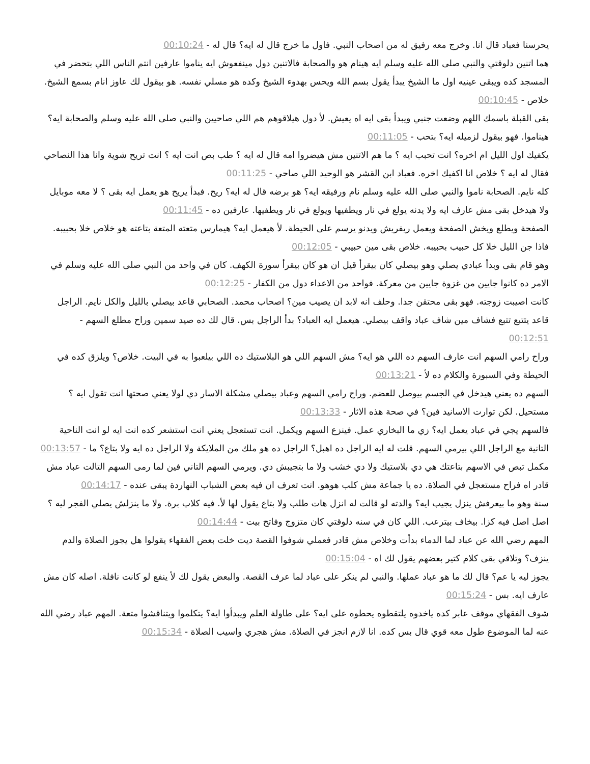يحرسنا فعباد قال انا. وخرج معه رفيق له من اصحاب النبي. فاول ما خرج قال له ايه؟ قال له - 00:10:24
هما اتنين دلوقتي والنبي صلى الله عليه وسلم ايه هينام هو والصحابة فالاتنين دول مينفعوش ايه يناموا عارفين انتم الناس اللي بتحضر في المسجد كده ويبقى عينيه اول ما الشيخ يبدأ يقول بسم الله ويحس بهدوء الشيخ وكده هو مسلي نفسه. هو بيقول لك عاوز انام بسمع الشيخ. خلاص - 00:10:45
بقى القبلة باسمك اللهم وضعت جنبي ويبدأ بقى ايه اه يعيش. لأ دول هيلاقوهم هم اللي صاحيين والنبي صلى الله عليه وسلم والصحابة ايه؟ هيناموا. فهو بيقول لزميله ايه؟ بتحب - 00:11:05
يكفيك اول الليل ام اخره؟ انت تحبب ايه ؟ ما هم الاتنين مش هيضروا امه قال له ايه ؟ طب بص انت ايه ؟ انت تريح شوية وانا هذا النصاحي فقال له ايه ؟ خلاص انا اكفيك اخره. فعباد ابن القشر هو الوحيد اللي صاحي - 00:11:25
كله نايم. الصحابة ناموا والنبي صلى الله عليه وسلم نام ورفيقه ايه؟ هو برضه قال له ايه؟ ريح. فبدأ يريح هو يعمل ايه بقى ؟ لا معه موبايل ولا هيدخل بقى مش عارف ايه ولا يدنه يولع في نار ويطفيها ويولع في نار ويطفيها. عارفين ده - 00:11:45
الصفحة ويطلع ويخش الصفحة ويعمل ريفريش ويدنو يرسم على الحيطة. لأ هيعمل ايه؟ هيمارس متعته المتعة بتاعته هو خلاص خلا بحبيبه. فاذا جن الليل خلا كل حبيب بحبيبه. خلاص بقى مين حبيبي - 00:12:05
وهو قام بقى وبدأ عبادي يصلي وهو بيصلي كان بيقرأ قيل ان هو كان بيقرأ سورة الكهف. كان في واحد من النبي صلى الله عليه وسلم في الامر ده كانوا جايين من غزوة جايين من معركة. فواحد من الاعداء دول من الكفار - 00:12:25
كانت اصيبت زوجته. فهو بقى محتقن جدا. وحلف انه لابد ان يصيب مين؟ اصحاب محمد. الصحابي قاعد بيصلي بالليل والكل نايم. الراجل قاعد يتتبع تتبع فشاف مين شاف عباد واقف بيصلي. هيعمل ايه العباد؟ بدأ الراجل بس. قال لك ده صيد سمين وراح مطلع السهم - 00:12:51
وراح رامي السهم انت عارف السهم ده اللي هو ايه؟ مش السهم اللي هو البلاستيك ده اللي بيلعبوا به في البيت. خلاص؟ ويلزق كده في الحيطة وفي السبورة والكلام ده لأ - 00:13:21
السهم ده يعني هيدخل في الجسم بيوصل للعضم. وراح رامي السهم وعباد بيصلي مشكلة الاسار دي لولا يعني صحتها انت تقول ايه ؟ مستحيل. لكن توارت الاسانيد فين؟ في صحة هذه الاثار - 00:13:33
فالسهم يجي في عباد يعمل ايه؟ زي ما البخاري عمل. فينزع السهم ويكمل. انت تستعجل يعني انت استشعر كده انت ايه لو انت الناحية التانية مع الراجل اللي بيرمي السهم. قلت له ايه الراجل ده اهبل؟ الراجل ده هو ملك من الملايكة ولا الراجل ده ايه ولا بتاع؟ ما - 00:13:57
مكمل تبص في الاسهم بتاعتك هي دي بلاستيك ولا دي خشب ولا ما بتجيبش دي. ويرمي السهم التاني فين لما رمى السهم التالت عباد مش قادر اه فراح مستعجل في الصلاة. ده يا جماعة مش كلب هوهو. انت تعرف ان فيه بعض الشباب النهاردة يبقى عنده - 00:14:17
سنة وهو ما بيعرفش ينزل يجيب ايه؟ والدته لو قالت له انزل هات طلب ولا بتاع يقول لها لأ. فيه كلاب برة. ولا ما ينزلش يصلي الفجر ليه ؟ اصل اصل فيه كزا. بيخاف بيترعب. اللي كان في سنه دلوقتي كان متزوج وفاتح بيت - 00:14:44
المهم رضي الله عن عباد لما الدماء بدأت وخلاص مش قادر فعملي شوفوا القصة ديت خلت بعض الفقهاء يقولوا هل يجوز الصلاة والدم ينزف؟ وتلاقي بقى كلام كتير بعضهم يقول لك اه - 00:15:04
يجوز ليه يا عم؟ قال لك ما هو عباد عملها. والنبي لم ينكر على عباد لما عرف القصة. والبعض يقول لك لأ ينفع لو كانت نافلة. اصله كان مش عارف ايه. بس - 00:15:24
شوف الفقهاي موقف عابر كده ياخدوه يلتقطوه يحطوه على ايه؟ على طاولة العلم ويبدأوا ايه؟ يتكلموا ويتناقشوا متعة. المهم عباد رضي الله عنه لما الموضوع طول معه قوي قال بس كده. انا لازم انجز في الصلاة. مش هجري واسيب الصلاة - 00:15:34